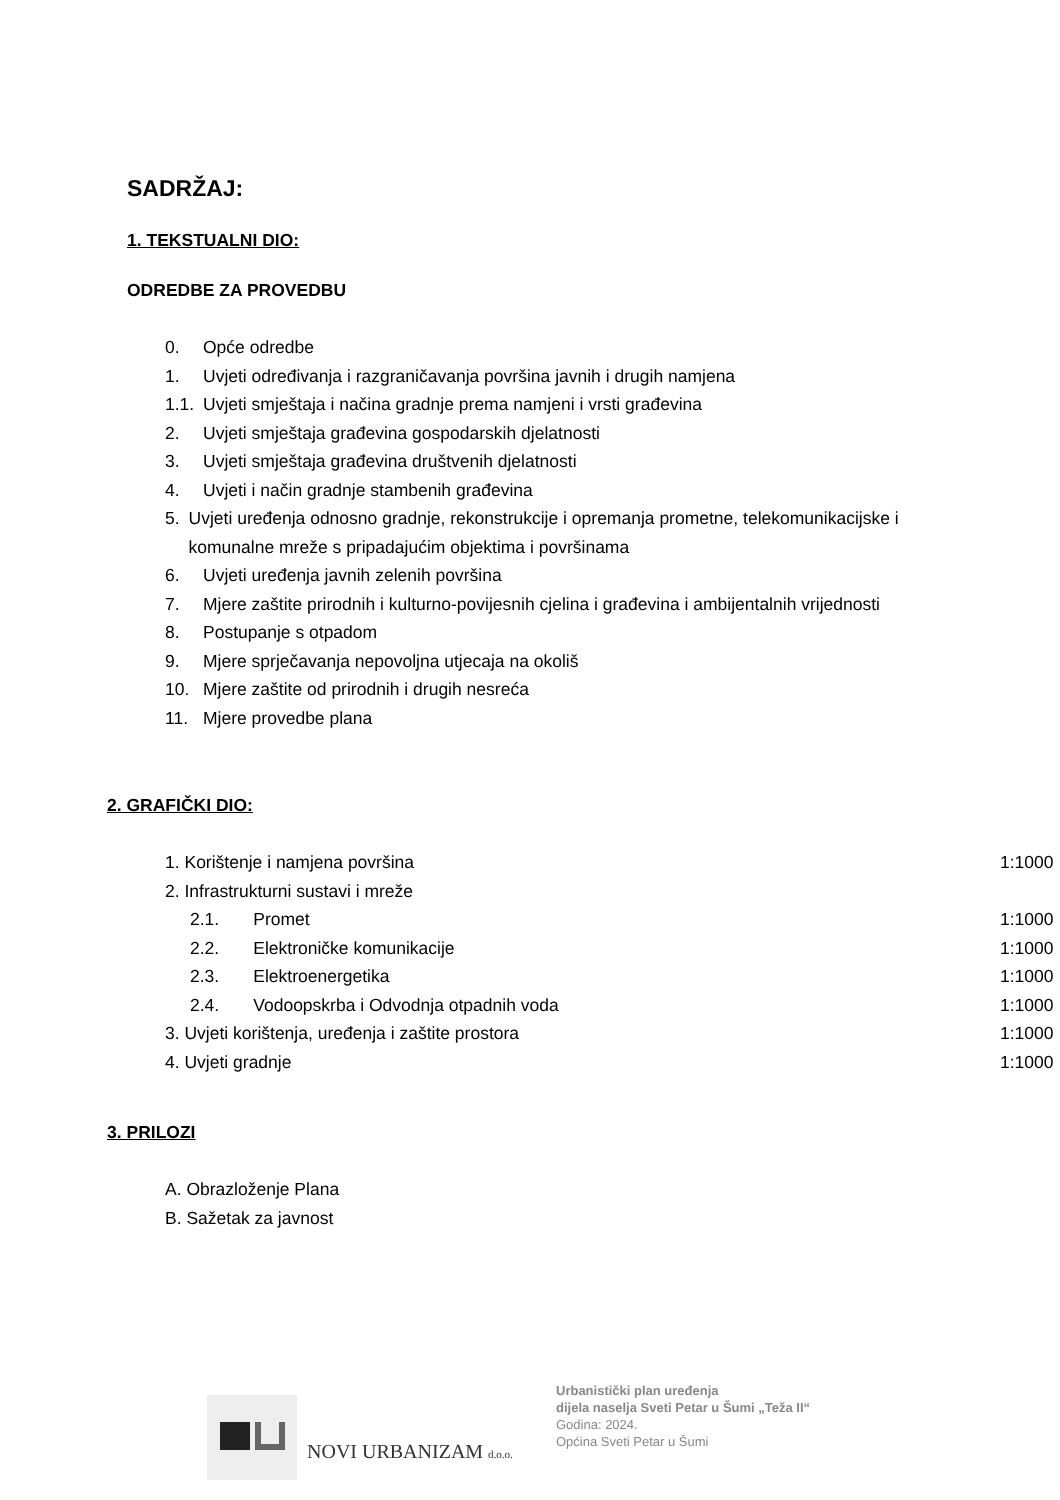SADRŽAJ:
1. TEKSTUALNI DIO:
ODREDBE ZA PROVEDBU
0. Opće odredbe
1. Uvjeti određivanja i razgraničavanja površina javnih i drugih namjena
1.1. Uvjeti smještaja i načina gradnje prema namjeni i vrsti građevina
2. Uvjeti smještaja građevina gospodarskih djelatnosti
3. Uvjeti smještaja građevina društvenih djelatnosti
4. Uvjeti i način gradnje stambenih građevina
5. Uvjeti uređenja odnosno gradnje, rekonstrukcije i opremanja prometne, telekomunikacijske i komunalne mreže s pripadajućim objektima i površinama
6. Uvjeti uređenja javnih zelenih površina
7. Mjere zaštite prirodnih i kulturno-povijesnih cjelina i građevina i ambijentalnih vrijednosti
8. Postupanje s otpadom
9. Mjere sprječavanja nepovoljna utjecaja na okoliš
10. Mjere zaštite od prirodnih i drugih nesreća
11. Mjere provedbe plana
2. GRAFIČKI DIO:
1. Korištenje i namjena površina 1:1000
2. Infrastrukturni sustavi i mreže
2.1. Promet 1:1000
2.2. Elektroničke komunikacije 1:1000
2.3. Elektroenergetika 1:1000
2.4. Vodoopskrba i Odvodnja otpadnih voda 1:1000
3. Uvjeti korištenja, uređenja i zaštite prostora 1:1000
4. Uvjeti gradnje 1:1000
3. PRILOZI
A. Obrazloženje Plana
B. Sažetak za javnost
NOVI URBANIZAM d.o.o.
Urbanistički plan uređenja
dijela naselja Sveti Petar u Šumi „Teža II“
Godina: 2024.
Općina Sveti Petar u Šumi